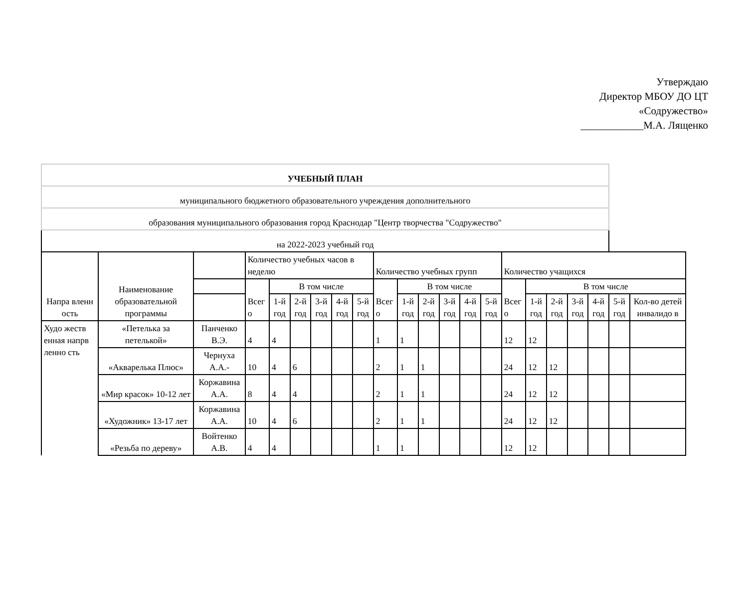Утверждаю
Директор МБОУ ДО ЦТ
«Содружество»
____________М.А. Лященко
| УЧЕБНЫЙ ПЛАН | | | | | | | | | | | | | | | | | | | | | |
| муниципального бюджетного образовательного учреждения дополнительного | | | | | | | | | | | | | | | | | | | | | |
| образования муниципального образования город Краснодар "Центр творчества "Содружество" | | | | | | | | | | | | | | | | | | | | | |
| на 2022-2023 учебный год | | | | | | | | | | | | | | | | | | | | | |
| Напра вленн ость | Наименование образовательной программы | | Количество учебных часов в неделю | | | | | | Количество учебных групп | | | | | | Количество учащихся | | | | | | |
| | | | Всег о | В том числе | | | | | Всег о | В том числе | | | | | Всег о | В том числе | | | | | |
| | | | | 1-й год | 2-й год | 3-й год | 4-й год | 5-й год | | 1-й год | 2-й год | 3-й год | 4-й год | 5-й год | | 1-й год | 2-й год | 3-й год | 4-й год | 5-й год | Кол-во детей инвалидо в |
| Худо жеств енная напрв ленно сть | «Петелька за петелькой» | Панченко В.Э. | 4 | 4 | | | | | 1 | 1 | | | | | 12 | 12 | | | | | |
| | «Акварелька Плюс» | Чернуха А.А.- | 10 | 4 | 6 | | | | 2 | 1 | 1 | | | | 24 | 12 | 12 | | | | |
| | «Мир красок» 10-12 лет | Коржавина А.А. | 8 | 4 | 4 | | | | 2 | 1 | 1 | | | | 24 | 12 | 12 | | | | |
| | «Художник» 13-17 лет | Коржавина А.А. | 10 | 4 | 6 | | | | 2 | 1 | 1 | | | | 24 | 12 | 12 | | | | |
| | «Резьба по дереву» | Войтенко А.В. | 4 | 4 | | | | | 1 | 1 | | | | | 12 | 12 | | | | | |